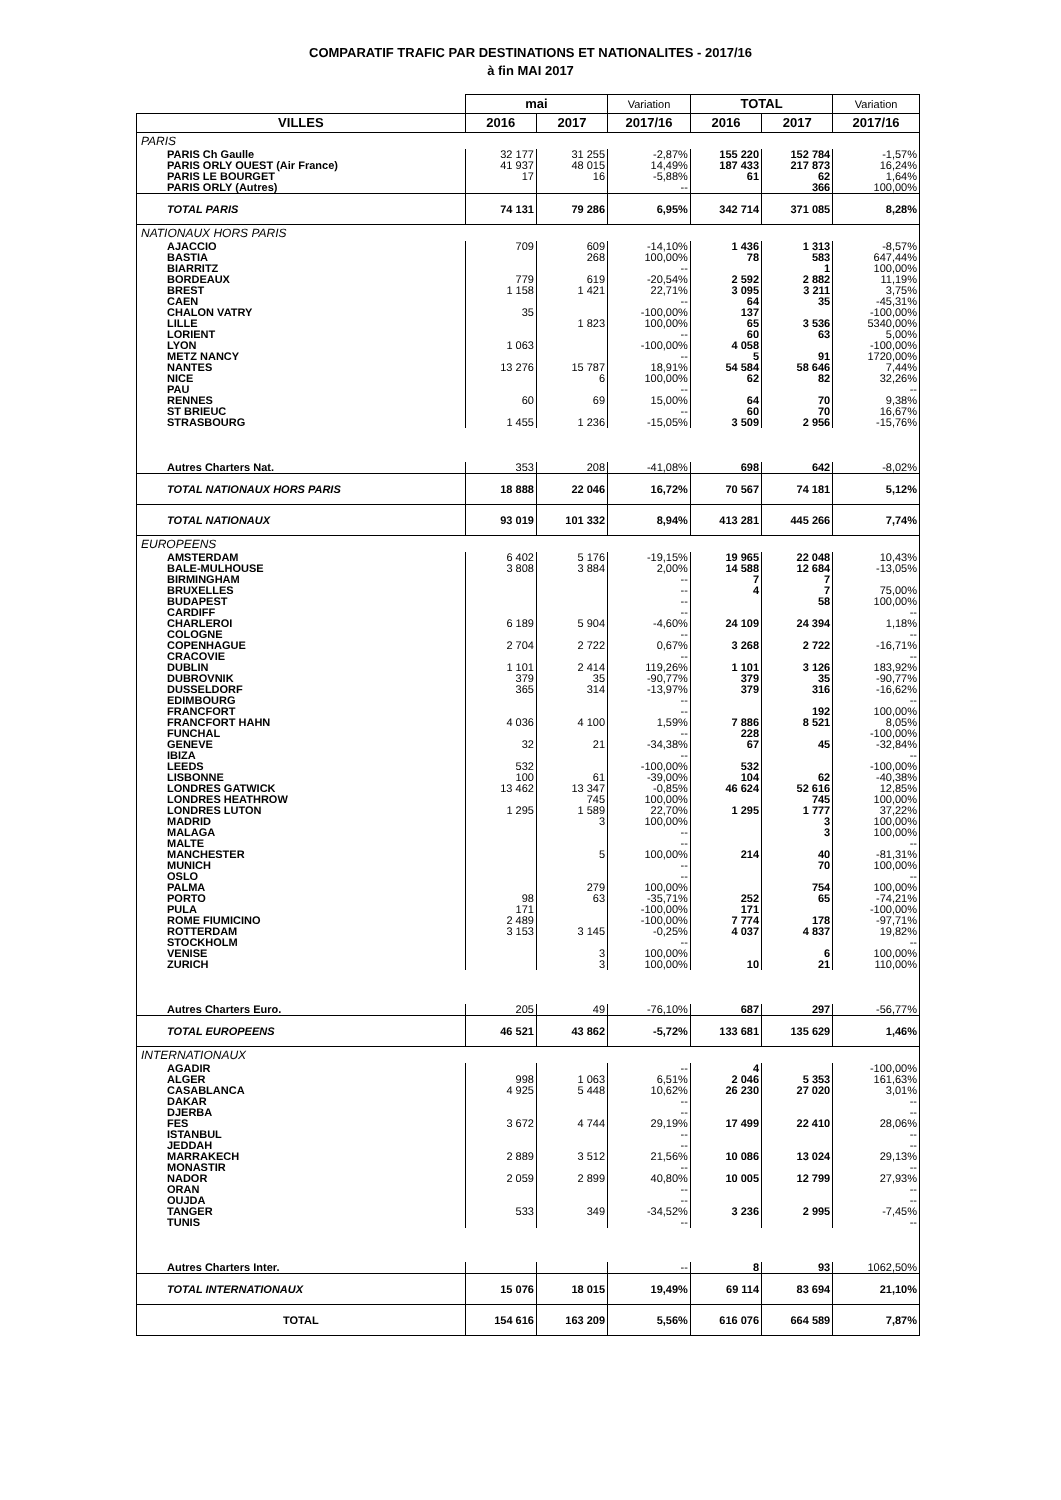COMPARATIF TRAFIC PAR DESTINATIONS ET NATIONALITES - 2017/16
à fin MAI 2017
| | mai | | Variation | TOTAL | | Variation |
| --- | --- | --- | --- | --- | --- | --- |
| VILLES | 2016 | 2017 | 2017/16 | 2016 | 2017 | 2017/16 |
| PARIS | | | | | | |
| PARIS Ch Gaulle | 32 177 | 31 255 | -2,87% | 155 220 | 152 784 | -1,57% |
| PARIS ORLY OUEST (Air France) | 41 937 | 48 015 | 14,49% | 187 433 | 217 873 | 16,24% |
| PARIS LE BOURGET | 17 | 16 | -5,88% | 61 | 62 | 1,64% |
| PARIS ORLY (Autres) | | | -- | | 366 | 100,00% |
| TOTAL PARIS | 74 131 | 79 286 | 6,95% | 342 714 | 371 085 | 8,28% |
| NATIONAUX HORS PARIS | | | | | | |
| AJACCIO | 709 | 609 | -14,10% | 1 436 | 1 313 | -8,57% |
| BASTIA | | 268 | 100,00% | 78 | 583 | 647,44% |
| BIARRITZ | | | -- | | 1 | 100,00% |
| BORDEAUX | 779 | 619 | -20,54% | 2 592 | 2 882 | 11,19% |
| BREST | 1 158 | 1 421 | 22,71% | 3 095 | 3 211 | 3,75% |
| CAEN | | | -- | 64 | 35 | -45,31% |
| CHALON VATRY | 35 | | -100,00% | 137 | | -100,00% |
| LILLE | | 1 823 | 100,00% | 65 | 3 536 | 5340,00% |
| LORIENT | | | -- | 60 | 63 | 5,00% |
| LYON | 1 063 | | -100,00% | 4 058 | | -100,00% |
| METZ NANCY | | | -- | 5 | 91 | 1720,00% |
| NANTES | 13 276 | 15 787 | 18,91% | 54 584 | 58 646 | 7,44% |
| NICE | | 6 | 100,00% | 62 | 82 | 32,26% |
| PAU | | | -- | | | -- |
| RENNES | 60 | 69 | 15,00% | 64 | 70 | 9,38% |
| ST BRIEUC | | | -- | 60 | 70 | 16,67% |
| STRASBOURG | 1 455 | 1 236 | -15,05% | 3 509 | 2 956 | -15,76% |
| Autres Charters Nat. | 353 | 208 | -41,08% | 698 | 642 | -8,02% |
| TOTAL NATIONAUX HORS PARIS | 18 888 | 22 046 | 16,72% | 70 567 | 74 181 | 5,12% |
| TOTAL NATIONAUX | 93 019 | 101 332 | 8,94% | 413 281 | 445 266 | 7,74% |
| EUROPEENS | | | | | | |
| AMSTERDAM | 6 402 | 5 176 | -19,15% | 19 965 | 22 048 | 10,43% |
| BALE-MULHOUSE | 3 808 | 3 884 | 2,00% | 14 588 | 12 684 | -13,05% |
| BIRMINGHAM | | | -- | 7 | 7 | |
| BRUXELLES | | | -- | 4 | 7 | 75,00% |
| BUDAPEST | | | -- | | 58 | 100,00% |
| CARDIFF | | | -- | | | -- |
| CHARLEROI | 6 189 | 5 904 | -4,60% | 24 109 | 24 394 | 1,18% |
| COLOGNE | | | -- | | | -- |
| COPENHAGUE | 2 704 | 2 722 | 0,67% | 3 268 | 2 722 | -16,71% |
| CRACOVIE | | | -- | | | -- |
| DUBLIN | 1 101 | 2 414 | 119,26% | 1 101 | 3 126 | 183,92% |
| DUBROVNIK | 379 | 35 | -90,77% | 379 | 35 | -90,77% |
| DUSSELDORF | 365 | 314 | -13,97% | 379 | 316 | -16,62% |
| EDIMBOURG | | | -- | | | -- |
| FRANCFORT | | | -- | | 192 | 100,00% |
| FRANCFORT HAHN | 4 036 | 4 100 | 1,59% | 7 886 | 8 521 | 8,05% |
| FUNCHAL | | | -- | 228 | | -100,00% |
| GENEVE | 32 | 21 | -34,38% | 67 | 45 | -32,84% |
| IBIZA | | | -- | | | -- |
| LEEDS | 532 | | -100,00% | 532 | | -100,00% |
| LISBONNE | 100 | 61 | -39,00% | 104 | 62 | -40,38% |
| LONDRES GATWICK | 13 462 | 13 347 | -0,85% | 46 624 | 52 616 | 12,85% |
| LONDRES HEATHROW | | 745 | 100,00% | | 745 | 100,00% |
| LONDRES LUTON | 1 295 | 1 589 | 22,70% | 1 295 | 1 777 | 37,22% |
| MADRID | | 3 | 100,00% | | 3 | 100,00% |
| MALAGA | | | -- | | 3 | 100,00% |
| MALTE | | | -- | | | -- |
| MANCHESTER | | 5 | 100,00% | 214 | 40 | -81,31% |
| MUNICH | | | -- | | 70 | 100,00% |
| OSLO | | | -- | | | -- |
| PALMA | | 279 | 100,00% | | 754 | 100,00% |
| PORTO | 98 | 63 | -35,71% | 252 | 65 | -74,21% |
| PULA | 171 | | -100,00% | 171 | | -100,00% |
| ROME FIUMICINO | 2 489 | | -100,00% | 7 774 | 178 | -97,71% |
| ROTTERDAM | 3 153 | 3 145 | -0,25% | 4 037 | 4 837 | 19,82% |
| STOCKHOLM | | | -- | | | -- |
| VENISE | | 3 | 100,00% | | 6 | 100,00% |
| ZURICH | | 3 | 100,00% | 10 | 21 | 110,00% |
| Autres Charters Euro. | 205 | 49 | -76,10% | 687 | 297 | -56,77% |
| TOTAL EUROPEENS | 46 521 | 43 862 | -5,72% | 133 681 | 135 629 | 1,46% |
| INTERNATIONAUX | | | | | | |
| AGADIR | | | -- | 4 | | -100,00% |
| ALGER | 998 | 1 063 | 6,51% | 2 046 | 5 353 | 161,63% |
| CASABLANCA | 4 925 | 5 448 | 10,62% | 26 230 | 27 020 | 3,01% |
| DAKAR | | | -- | | | -- |
| DJERBA | | | -- | | | -- |
| FES | 3 672 | 4 744 | 29,19% | 17 499 | 22 410 | 28,06% |
| ISTANBUL | | | -- | | | -- |
| JEDDAH | | | -- | | | -- |
| MARRAKECH | 2 889 | 3 512 | 21,56% | 10 086 | 13 024 | 29,13% |
| MONASTIR | | | -- | | | -- |
| NADOR | 2 059 | 2 899 | 40,80% | 10 005 | 12 799 | 27,93% |
| ORAN | | | -- | | | -- |
| OUJDA | | | -- | | | -- |
| TANGER | 533 | 349 | -34,52% | 3 236 | 2 995 | -7,45% |
| TUNIS | | | -- | | | -- |
| Autres Charters Inter. | | | -- | 8 | 93 | 1062,50% |
| TOTAL INTERNATIONAUX | 15 076 | 18 015 | 19,49% | 69 114 | 83 694 | 21,10% |
| TOTAL | 154 616 | 163 209 | 5,56% | 616 076 | 664 589 | 7,87% |